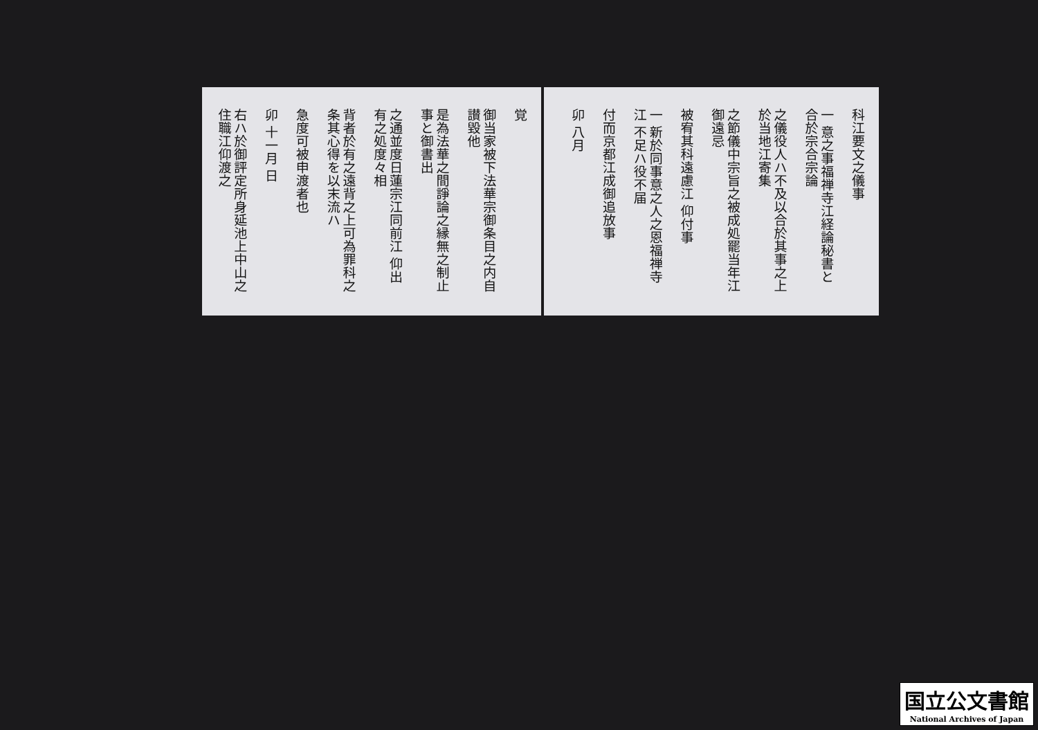覚
御当家被下法華宗御条目之内自讃毀他
是為法華之間諍論之縁無之制止事と御書出
之通並度日蓮宗江同前江 仰出有之処度々相
背者於有之遠背之上可為罪科之条其心得を以末流ハ
急度可被申渡者也
卯 十一月 日
右ハ於御評定所身延池上中山之住職江仰渡之
科江要文之儀事
一 意之事福禅寺江経論秘書と合於宗合宗論
之儀役人ハ不及以合於其事之上於当地江寄集
之節儀中宗旨之被成処罷当年江 御遠忌
被宥其科遠慮江 仰付事
一 新於同事意之人之恩福禅寺江 不足ハ役不届
付而京都江成御追放事
卯 八月
国立公文書館
National Archives of Japan